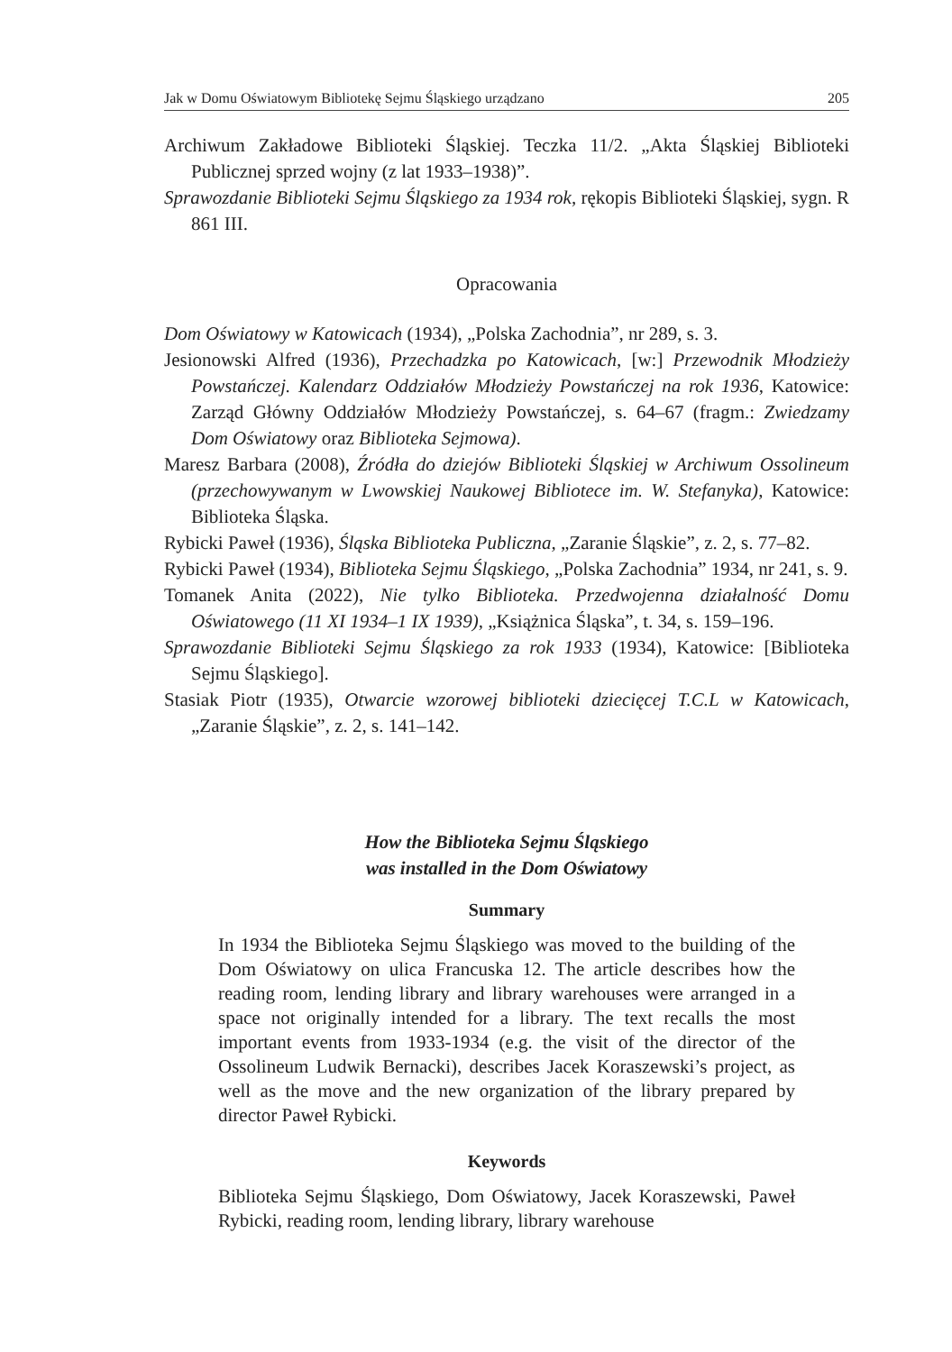Jak w Domu Oświatowym Bibliotekę Sejmu Śląskiego urządzano 205
Archiwum Zakładowe Biblioteki Śląskiej. Teczka 11/2. „Akta Śląskiej Biblioteki Publicznej sprzed wojny (z lat 1933–1938)”.
Sprawozdanie Biblioteki Sejmu Śląskiego za 1934 rok, rękopis Biblioteki Śląskiej, sygn. R 861 III.
Opracowania
Dom Oświatowy w Katowicach (1934), „Polska Zachodnia”, nr 289, s. 3.
Jesionowski Alfred (1936), Przechadzka po Katowicach, [w:] Przewodnik Młodzieży Powstańczej. Kalendarz Oddziałów Młodzieży Powstańczej na rok 1936, Katowice: Zarząd Główny Oddziałów Młodzieży Powstańczej, s. 64–67 (fragm.: Zwiedzamy Dom Oświatowy oraz Biblioteka Sejmowa).
Maresz Barbara (2008), Źródła do dziejów Biblioteki Śląskiej w Archiwum Ossolineum (przechowywanym w Lwowskiej Naukowej Bibliotece im. W. Stefanyka), Katowice: Biblioteka Śląska.
Rybicki Paweł (1936), Śląska Biblioteka Publiczna, „Zaranie Śląskie”, z. 2, s. 77–82.
Rybicki Paweł (1934), Biblioteka Sejmu Śląskiego, „Polska Zachodnia” 1934, nr 241, s. 9.
Tomanek Anita (2022), Nie tylko Biblioteka. Przedwojenna działalność Domu Oświatowego (11 XI 1934–1 IX 1939), „Książnica Śląska”, t. 34, s. 159–196.
Sprawozdanie Biblioteki Sejmu Śląskiego za rok 1933 (1934), Katowice: [Biblioteka Sejmu Śląskiego].
Stasiak Piotr (1935), Otwarcie wzorowej biblioteki dziecięcej T.C.L w Katowicach, „Zaranie Śląskie”, z. 2, s. 141–142.
How the Biblioteka Sejmu Śląskiego
was installed in the Dom Oświatowy
Summary
In 1934 the Biblioteka Sejmu Śląskiego was moved to the building of the Dom Oświatowy on ulica Francuska 12. The article describes how the reading room, lending library and library warehouses were arranged in a space not originally intended for a library. The text recalls the most important events from 1933-1934 (e.g. the visit of the director of the Ossolineum Ludwik Bernacki), describes Jacek Koraszewski’s project, as well as the move and the new organization of the library prepared by director Paweł Rybicki.
Keywords
Biblioteka Sejmu Śląskiego, Dom Oświatowy, Jacek Koraszewski, Paweł Rybicki, reading room, lending library, library warehouse